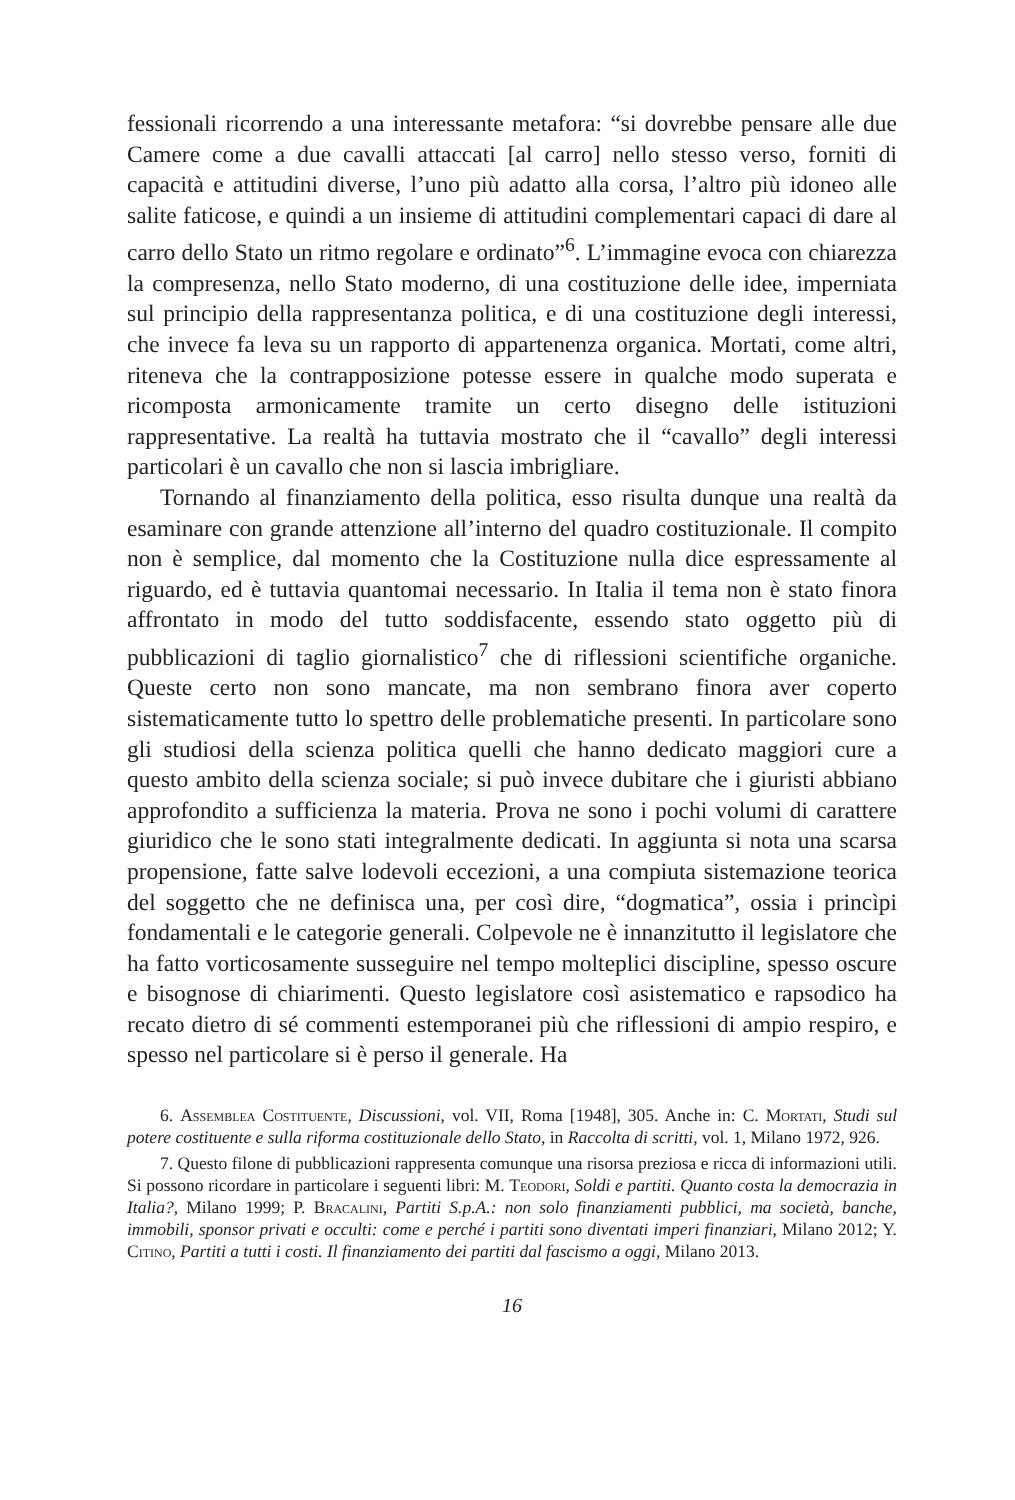fessionali ricorrendo a una interessante metafora: “si dovrebbe pensare alle due Camere come a due cavalli attaccati [al carro] nello stesso verso, forniti di capacità e attitudini diverse, l’uno più adatto alla corsa, l’altro più idoneo alle salite faticose, e quindi a un insieme di attitudini complementari capaci di dare al carro dello Stato un ritmo regolare e ordinato”<sup>6</sup>. L’immagine evoca con chiarezza la compresenza, nello Stato moderno, di una costituzione delle idee, imperniata sul principio della rappresentanza politica, e di una costituzione degli interessi, che invece fa leva su un rapporto di appartenenza organica. Mortati, come altri, riteneva che la contrapposizione potesse essere in qualche modo superata e ricomposta armonicamente tramite un certo disegno delle istituzioni rappresentative. La realtà ha tuttavia mostrato che il “cavallo” degli interessi particolari è un cavallo che non si lascia imbrigliare.
Tornando al finanziamento della politica, esso risulta dunque una realtà da esaminare con grande attenzione all’interno del quadro costituzionale. Il compito non è semplice, dal momento che la Costituzione nulla dice espressamente al riguardo, ed è tuttavia quantomai necessario. In Italia il tema non è stato finora affrontato in modo del tutto soddisfacente, essendo stato oggetto più di pubblicazioni di taglio giornalistico<sup>7</sup> che di riflessioni scientifiche organiche. Queste certo non sono mancate, ma non sembrano finora aver coperto sistematicamente tutto lo spettro delle problematiche presenti. In particolare sono gli studiosi della scienza politica quelli che hanno dedicato maggiori cure a questo ambito della scienza sociale; si può invece dubitare che i giuristi abbiano approfondito a sufficienza la materia. Prova ne sono i pochi volumi di carattere giuridico che le sono stati integralmente dedicati. In aggiunta si nota una scarsa propensione, fatte salve lodevoli eccezioni, a una compiuta sistemazione teorica del soggetto che ne definisca una, per così dire, “dogmatica”, ossia i princìpi fondamentali e le categorie generali. Colpevole ne è innanzitutto il legislatore che ha fatto vorticosamente susseguire nel tempo molteplici discipline, spesso oscure e bisognose di chiarimenti. Questo legislatore così asistematico e rapsodico ha recato dietro di sé commenti estemporanei più che riflessioni di ampio respiro, e spesso nel particolare si è perso il generale. Ha
6. Assemblea Costituente, Discussioni, vol. VII, Roma [1948], 305. Anche in: C. Mortati, Studi sul potere costituente e sulla riforma costituzionale dello Stato, in Raccolta di scritti, vol. 1, Milano 1972, 926.
7. Questo filone di pubblicazioni rappresenta comunque una risorsa preziosa e ricca di informazioni utili. Si possono ricordare in particolare i seguenti libri: M. Teodori, Soldi e partiti. Quanto costa la democrazia in Italia?, Milano 1999; P. Bracalini, Partiti S.p.A.: non solo finanziamenti pubblici, ma società, banche, immobili, sponsor privati e occulti: come e perché i partiti sono diventati imperi finanziari, Milano 2012; Y. Citino, Partiti a tutti i costi. Il finanziamento dei partiti dal fascismo a oggi, Milano 2013.
16